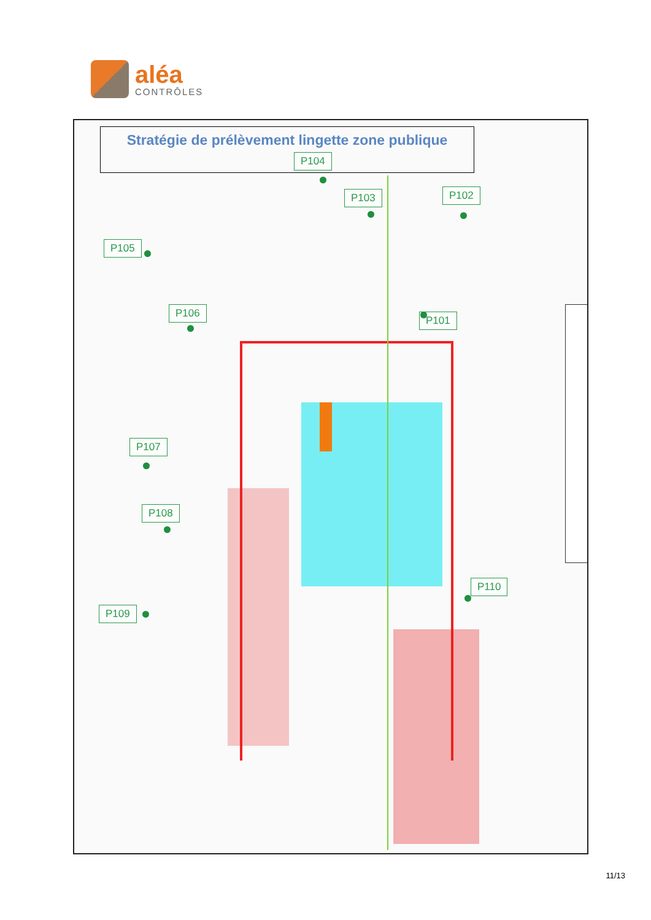aléa
CONTRÔLES
Stratégie de prélèvement lingette zone publique
P104
P103 P102
P105
P106
P101
P107
P108
P110
P109
11/13